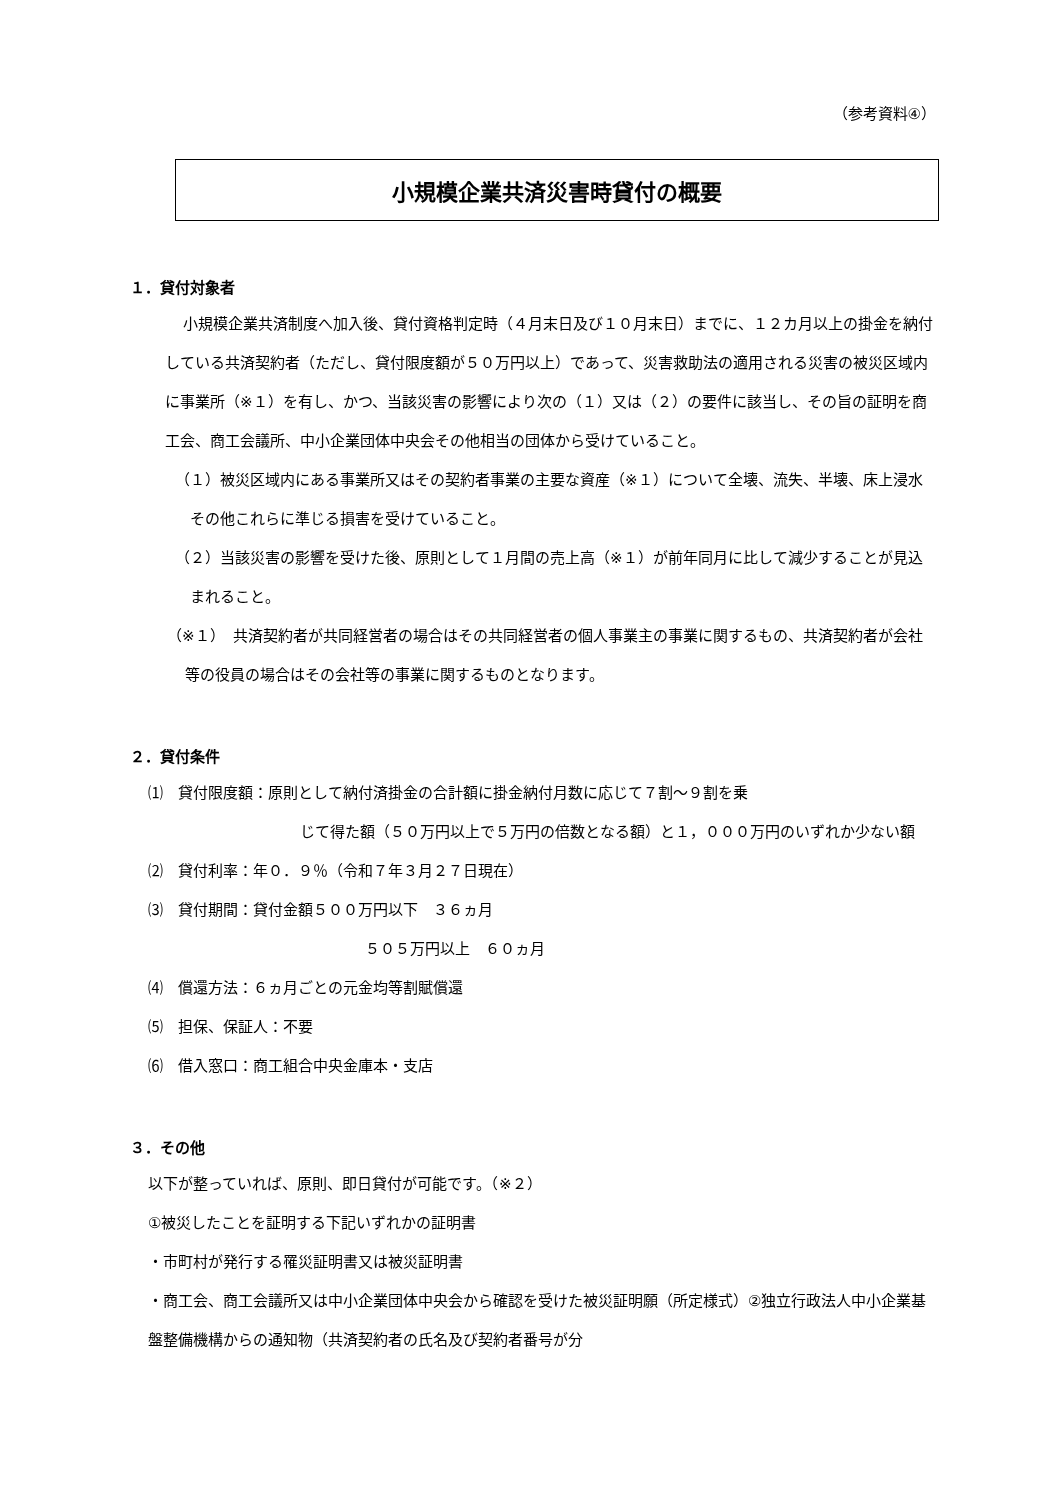（参考資料④）
小規模企業共済災害時貸付の概要
１．貸付対象者
小規模企業共済制度へ加入後、貸付資格判定時（４月末日及び１０月末日）までに、１２カ月以上の掛金を納付している共済契約者（ただし、貸付限度額が５０万円以上）であって、災害救助法の適用される災害の被災区域内に事業所（※１）を有し、かつ、当該災害の影響により次の（１）又は（２）の要件に該当し、その旨の証明を商工会、商工会議所、中小企業団体中央会その他相当の団体から受けていること。
（１）被災区域内にある事業所又はその契約者事業の主要な資産（※１）について全壊、流失、半壊、床上浸水その他これらに準じる損害を受けていること。
（２）当該災害の影響を受けた後、原則として１月間の売上高（※１）が前年同月に比して減少することが見込まれること。
（※１）　共済契約者が共同経営者の場合はその共同経営者の個人事業主の事業に関するもの、共済契約者が会社等の役員の場合はその会社等の事業に関するものとなります。
２．貸付条件
⑴　貸付限度額：原則として納付済掛金の合計額に掛金納付月数に応じて７割～９割を乗
じて得た額（５０万円以上で５万円の倍数となる額）と１，０００万円のいずれか少ない額
⑵　貸付利率：年０．９％（令和７年３月２７日現在）
⑶　貸付期間：貸付金額５００万円以下　３６ヵ月
５０５万円以上　６０ヵ月
⑷　償還方法：６ヵ月ごとの元金均等割賦償還
⑸　担保、保証人：不要
⑹　借入窓口：商工組合中央金庫本・支店
３．その他
以下が整っていれば、原則、即日貸付が可能です。（※２）
①被災したことを証明する下記いずれかの証明書
・市町村が発行する罹災証明書又は被災証明書
・商工会、商工会議所又は中小企業団体中央会から確認を受けた被災証明願（所定様式）②独立行政法人中小企業基盤整備機構からの通知物（共済契約者の氏名及び契約者番号が分